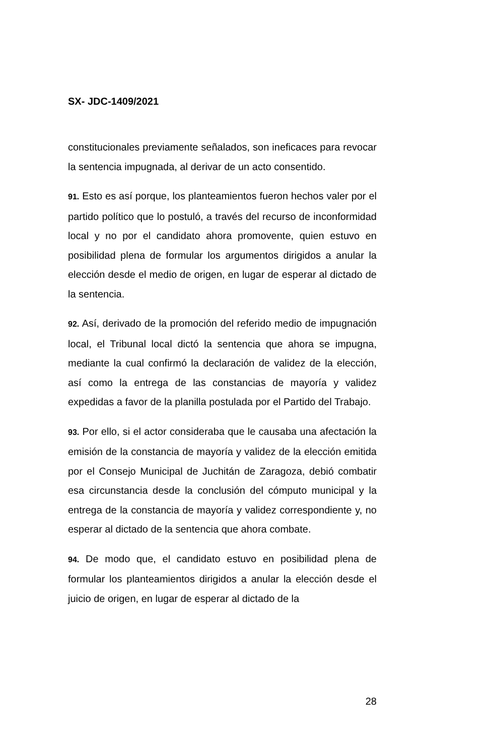SX- JDC-1409/2021
constitucionales previamente señalados, son ineficaces para revocar la sentencia impugnada, al derivar de un acto consentido.
91. Esto es así porque, los planteamientos fueron hechos valer por el partido político que lo postuló, a través del recurso de inconformidad local y no por el candidato ahora promovente, quien estuvo en posibilidad plena de formular los argumentos dirigidos a anular la elección desde el medio de origen, en lugar de esperar al dictado de la sentencia.
92. Así, derivado de la promoción del referido medio de impugnación local, el Tribunal local dictó la sentencia que ahora se impugna, mediante la cual confirmó la declaración de validez de la elección, así como la entrega de las constancias de mayoría y validez expedidas a favor de la planilla postulada por el Partido del Trabajo.
93. Por ello, si el actor consideraba que le causaba una afectación la emisión de la constancia de mayoría y validez de la elección emitida por el Consejo Municipal de Juchitán de Zaragoza, debió combatir esa circunstancia desde la conclusión del cómputo municipal y la entrega de la constancia de mayoría y validez correspondiente y, no esperar al dictado de la sentencia que ahora combate.
94. De modo que, el candidato estuvo en posibilidad plena de formular los planteamientos dirigidos a anular la elección desde el juicio de origen, en lugar de esperar al dictado de la
28